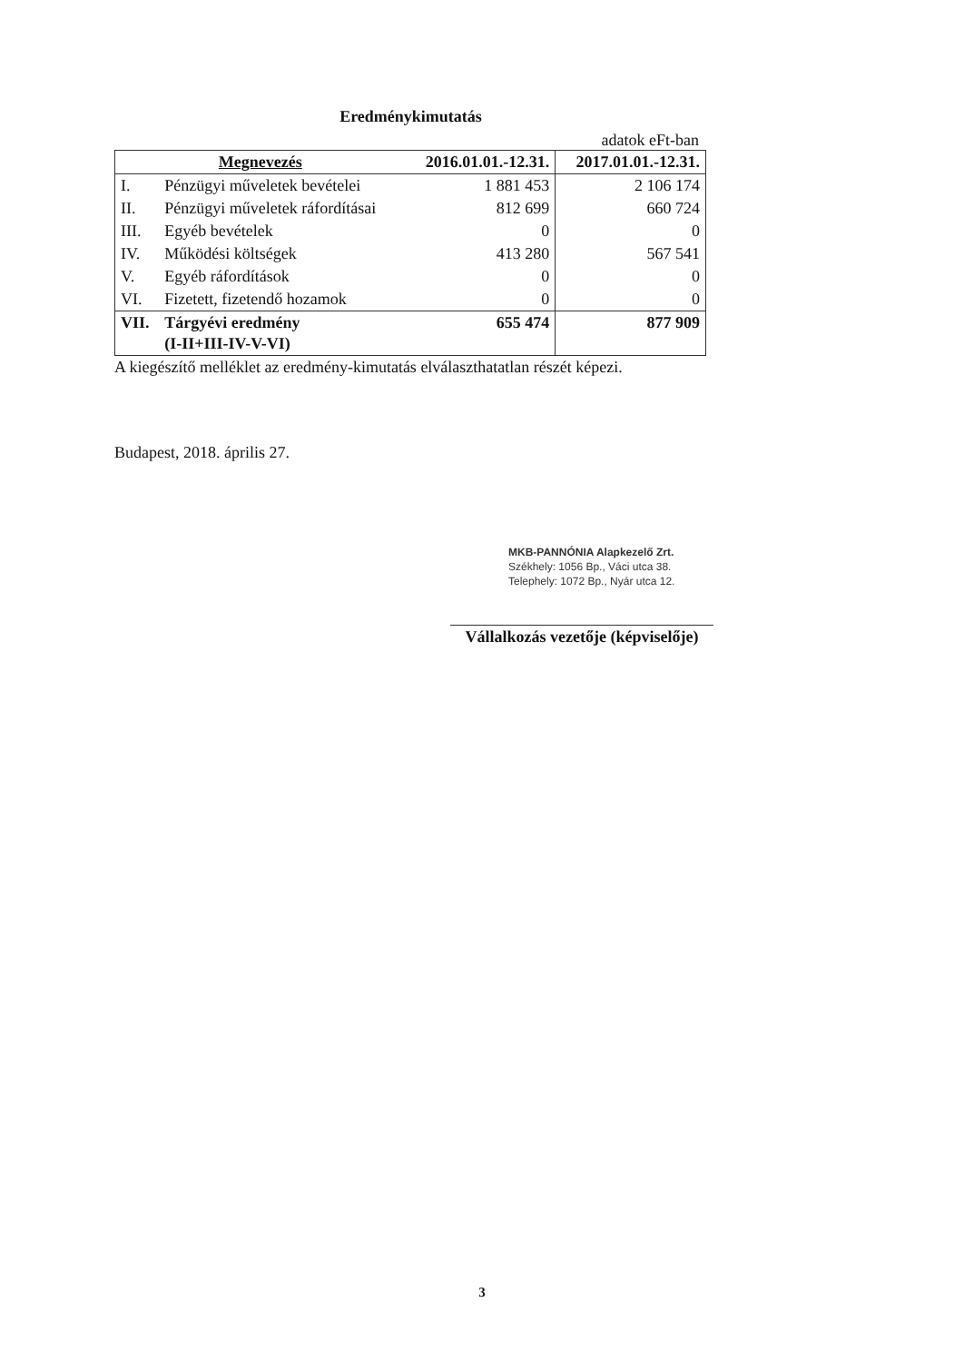Eredménykimutatás
adatok eFt-ban
| Megnevezés | | 2016.01.01.-12.31. | 2017.01.01.-12.31. |
| --- | --- | --- | --- |
| I. | Pénzügyi műveletek bevételei | 1 881 453 | 2 106 174 |
| II. | Pénzügyi műveletek ráfordításai | 812 699 | 660 724 |
| III. | Egyéb bevételek | 0 | 0 |
| IV. | Működési költségek | 413 280 | 567 541 |
| V. | Egyéb ráfordítások | 0 | 0 |
| VI. | Fizetett, fizetendő hozamok | 0 | 0 |
| VII. | Tárgyévi eredmény (I-II+III-IV-V-VI) | 655 474 | 877 909 |
A kiegészítő melléklet az eredmény-kimutatás elválaszthatatlan részét képezi.
Budapest, 2018. április 27.
MKB-PANNÓNIA Alapkezelő Zrt.
Székhely: 1056 Bp., Váci utca 38.
Telephely: 1072 Bp., Nyár utca 12.
Vállalkozás vezetője (képviselője)
3